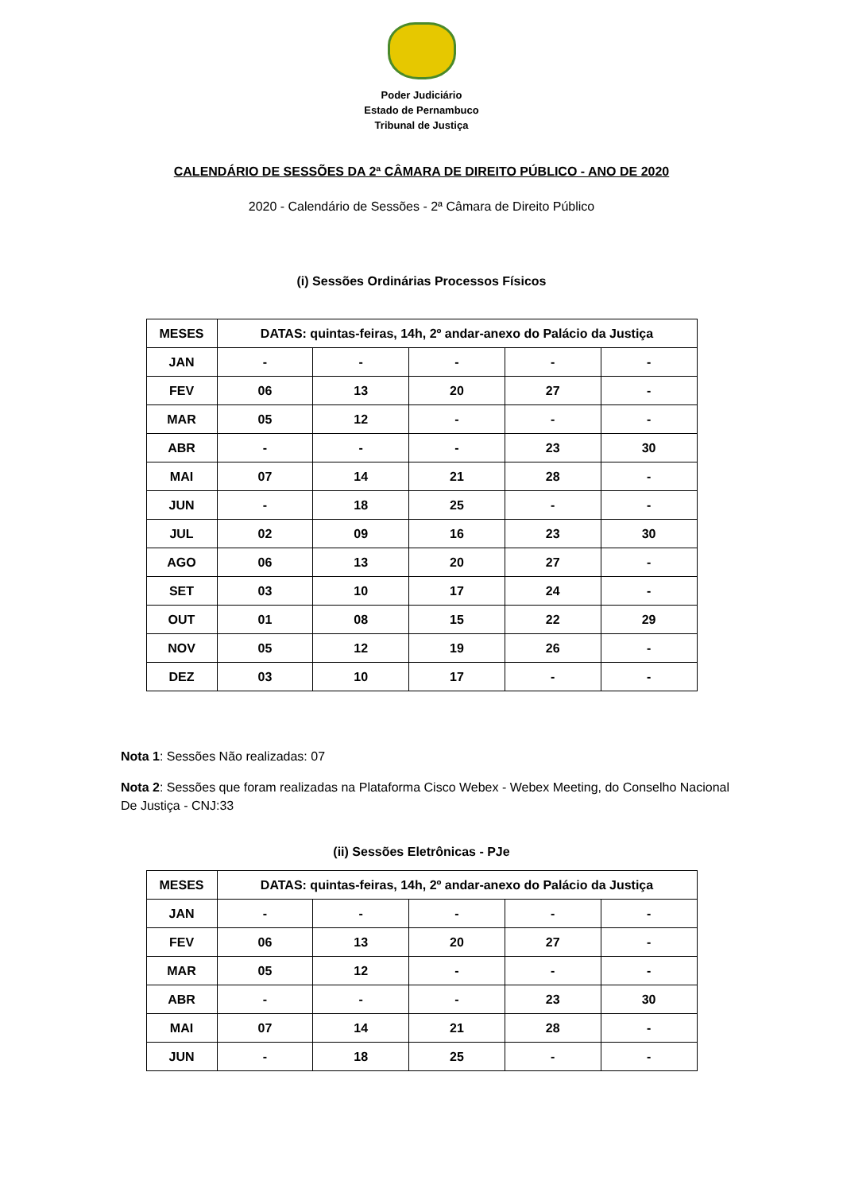Poder Judiciário
Estado de Pernambuco
Tribunal de Justiça
CALENDÁRIO DE SESSÕES DA 2ª CÂMARA DE DIREITO PÚBLICO - ANO DE 2020
2020 - Calendário de Sessões - 2ª Câmara de Direito Público
(i) Sessões Ordinárias Processos Físicos
| MESES | DATAS: quintas-feiras, 14h, 2º andar-anexo do Palácio da Justiça | | | | |
| --- | --- | --- | --- | --- | --- |
| JAN | - | - | - | - | - |
| FEV | 06 | 13 | 20 | 27 | - |
| MAR | 05 | 12 | - | - | - |
| ABR | - | - | - | 23 | 30 |
| MAI | 07 | 14 | 21 | 28 | - |
| JUN | - | 18 | 25 | - | - |
| JUL | 02 | 09 | 16 | 23 | 30 |
| AGO | 06 | 13 | 20 | 27 | - |
| SET | 03 | 10 | 17 | 24 | - |
| OUT | 01 | 08 | 15 | 22 | 29 |
| NOV | 05 | 12 | 19 | 26 | - |
| DEZ | 03 | 10 | 17 | - | - |
Nota 1: Sessões Não realizadas: 07
Nota 2: Sessões que foram realizadas na Plataforma Cisco Webex - Webex Meeting, do Conselho Nacional De Justiça - CNJ:33
(ii) Sessões Eletrônicas - PJe
| MESES | DATAS: quintas-feiras, 14h, 2º andar-anexo do Palácio da Justiça | | | | |
| --- | --- | --- | --- | --- | --- |
| JAN | - | - | - | - | - |
| FEV | 06 | 13 | 20 | 27 | - |
| MAR | 05 | 12 | - | - | - |
| ABR | - | - | - | 23 | 30 |
| MAI | 07 | 14 | 21 | 28 | - |
| JUN | - | 18 | 25 | - | - |